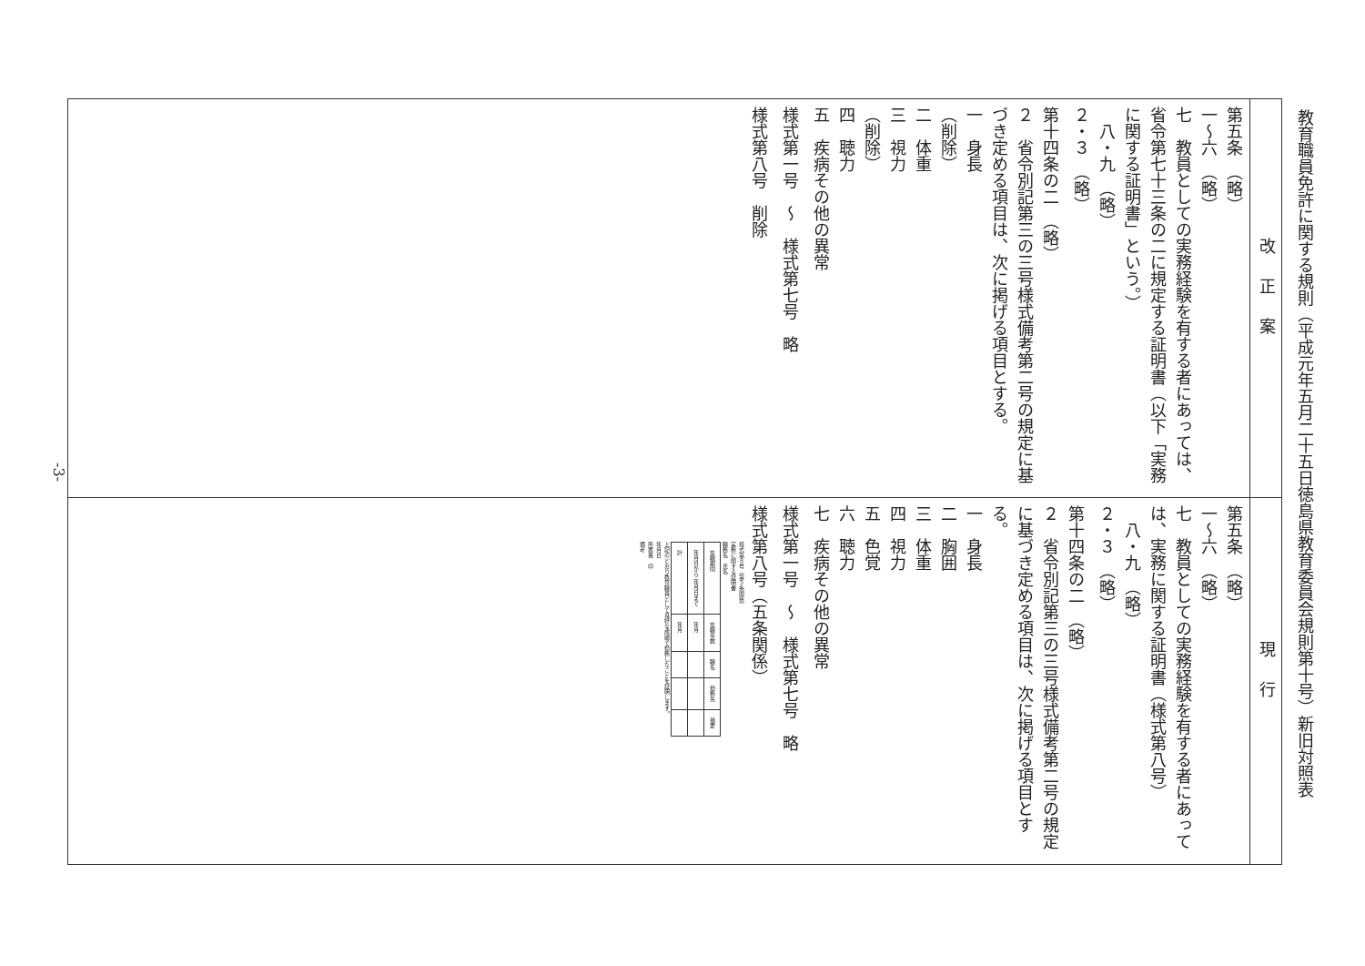教育職員免許に関する規則（平成元年五月二十五日徳島県教育委員会規則第十号）新旧対照表
| 改正案 | 現行 |
| 第五条 （略） 一～六 （略） 七 教員としての実務経験を有する者にあっては、省令第七十三条の二に規定する証明書（以下「実務に関する証明書」という。） 八・九 （略） ２・３ （略） 第十四条の二 （略） ２ 省令別記第三の三号様式備考第二号の規定に基づき定める項目は、次に掲げる項目とする。 一 身長 （削除） 二 体重 三 視力 （削除） 四 聴力 五 疾病その他の異常 様式第一号 ～ 様式第七号 略 様式第八号 削除 | 第五条 （略） 一～六 （略） 七 教員としての実務経験を有する者にあっては、実務に関する証明書（様式第八号） 八・九 （略） ２・３ （略） 第十四条の二 （略） ２ 省令別記第三の三号様式備考第二号の規定に基づき定める項目は、次に掲げる項目とする。 一 身長 二 胸囲 三 体重 四 視力 五 色覚 六 聴力 七 疾病その他の異常 様式第一号 ～ 様式第七号 略 様式第八号（五条関係） 様式第８号（第５条関係） 実務に関する証明書 職務名 氏名 / 在職期間 / 在職年数 / 職名 / 勤務先 / 摘要 / / 年月日から 年月日まで / 年月 / / / / / 計 / 年月 / / / / 上記のとおり教育職員として良好な成績で勤務したことを証明します。 年月日 所属長 印 備考 |
-3-